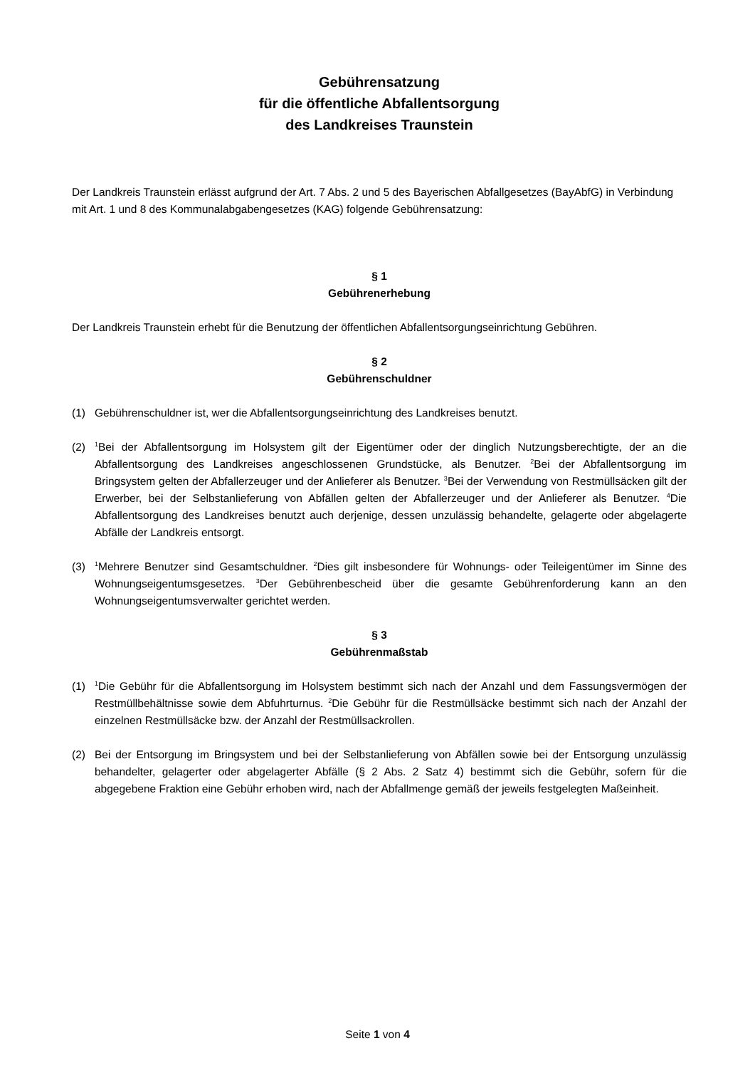Gebührensatzung
für die öffentliche Abfallentsorgung
des Landkreises Traunstein
Der Landkreis Traunstein erlässt aufgrund der Art. 7 Abs. 2 und 5 des Bayerischen Abfallgesetzes (BayAbfG) in Verbindung mit Art. 1 und 8 des Kommunalabgabengesetzes (KAG) folgende Gebührensatzung:
§ 1
Gebührenerhebung
Der Landkreis Traunstein erhebt für die Benutzung der öffentlichen Abfallentsorgungseinrichtung Gebühren.
§ 2
Gebührenschuldner
(1) Gebührenschuldner ist, wer die Abfallentsorgungseinrichtung des Landkreises benutzt.
(2) <sup>1</sup>Bei der Abfallentsorgung im Holsystem gilt der Eigentümer oder der dinglich Nutzungsberechtigte, der an die Abfallentsorgung des Landkreises angeschlossenen Grundstücke, als Benutzer. <sup>2</sup>Bei der Abfallentsorgung im Bringsystem gelten der Abfallerzeuger und der Anlieferer als Benutzer. <sup>3</sup>Bei der Verwendung von Restmüllsäcken gilt der Erwerber, bei der Selbstanlieferung von Abfällen gelten der Abfallerzeuger und der Anlieferer als Benutzer. <sup>4</sup>Die Abfallentsorgung des Landkreises benutzt auch derjenige, dessen unzulässig behandelte, gelagerte oder abgelagerte Abfälle der Landkreis entsorgt.
(3) <sup>1</sup>Mehrere Benutzer sind Gesamtschuldner. <sup>2</sup>Dies gilt insbesondere für Wohnungs- oder Teileigentümer im Sinne des Wohnungseigentumsgesetzes. <sup>3</sup>Der Gebührenbescheid über die gesamte Gebührenforderung kann an den Wohnungseigentumsverwalter gerichtet werden.
§ 3
Gebührenmaßstab
(1) <sup>1</sup>Die Gebühr für die Abfallentsorgung im Holsystem bestimmt sich nach der Anzahl und dem Fassungsvermögen der Restmüllbehältnisse sowie dem Abfuhrturnus. <sup>2</sup>Die Gebühr für die Restmüllsäcke bestimmt sich nach der Anzahl der einzelnen Restmüllsäcke bzw. der Anzahl der Restmüllsackrollen.
(2) Bei der Entsorgung im Bringsystem und bei der Selbstanlieferung von Abfällen sowie bei der Entsorgung unzulässig behandelter, gelagerter oder abgelagerter Abfälle (§ 2 Abs. 2 Satz 4) bestimmt sich die Gebühr, sofern für die abgegebene Fraktion eine Gebühr erhoben wird, nach der Abfallmenge gemäß der jeweils festgelegten Maßeinheit.
Seite 1 von 4